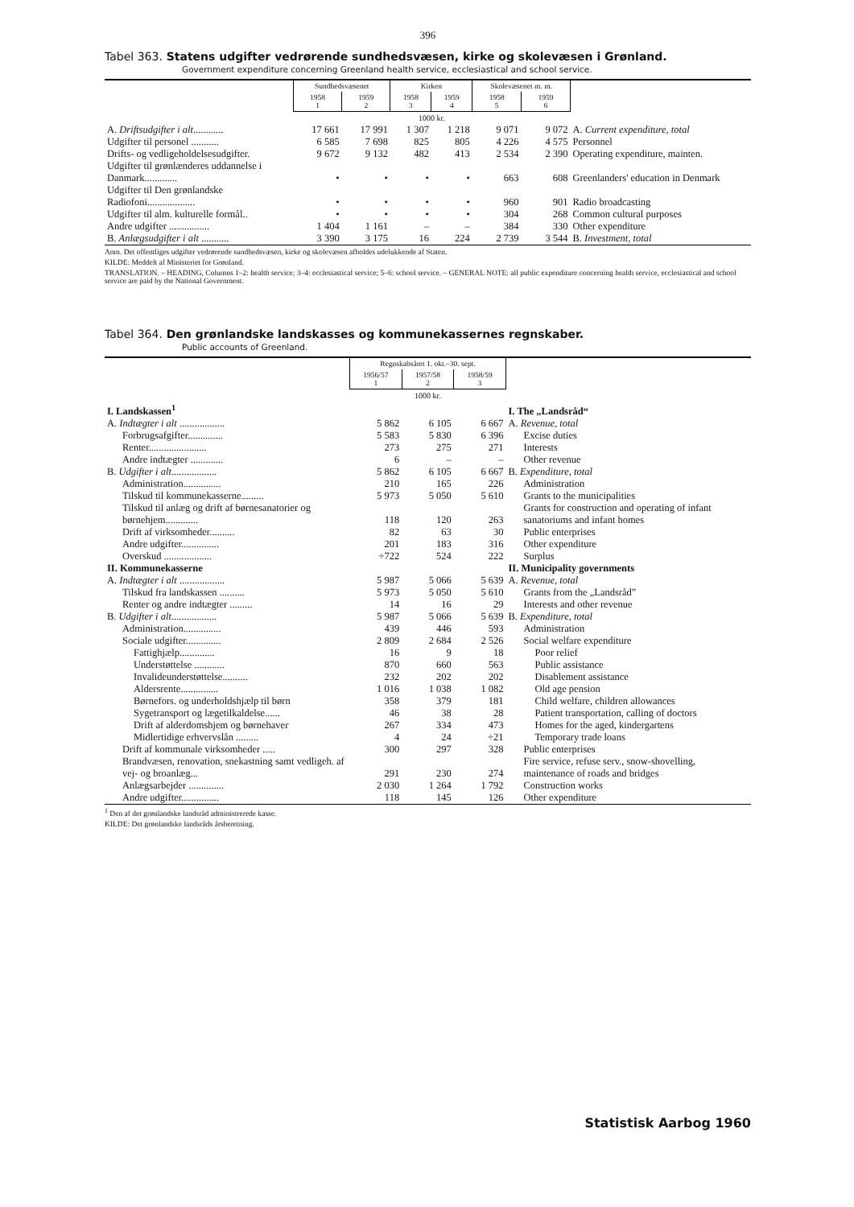396
Tabel 363. Statens udgifter vedrørende sundhedsvæsen, kirke og skolevæsen i Grønland.
Government expenditure concerning Greenland health service, ecclesiastical and school service.
| | Sundhedsvæsenet | | Kirken | | Skolevæsenet m. m. | | |
| --- | --- | --- | --- | --- | --- | --- | --- |
| | 1958 1 | 1959 2 | 1958 3 | 1959 4 | 1958 5 | 1959 6 | |
| | 1000 kr. | | | | | | |
| A. Driftsudgifter i alt ............ | 17 661 | 17 991 | 1 307 | 1 218 | 9 071 | 9 072 | A. Current expenditure, total |
| Udgifter til personel ........... | 6 585 | 7 698 | 825 | 805 | 4 226 | 4 575 | Personnel |
| Drifts- og vedligeholdelsesudgifter. | 9 672 | 9 132 | 482 | 413 | 2 534 | 2 390 | Operating expenditure, mainten. |
| Udgifter til grønlænderes uddannelse i Danmark............. | • | • | • | • | 663 | 608 | Greenlanders' education in Denmark |
| Udgifter til Den grønlandske Radiofoni................... | • | • | • | • | 960 | 901 | Radio broadcasting |
| Udgifter til alm. kulturelle formål.. | • | • | • | • | 304 | 268 | Common cultural purposes |
| Andre udgifter ................ | 1 404 | 1 161 | – | – | 384 | 330 | Other expenditure |
| B. Anlægsudgifter i alt ........... | 3 390 | 3 175 | 16 | 224 | 2 739 | 3 544 | B. Investment, total |
Anm. Det offentliges udgifter vedrørende sundhedsvæsen, kirke og skolevæsen afholdes udelukkende af Staten.
KILDE: Meddelt af Ministeriet for Grønland.
TRANSLATION. – HEADING, Columns 1–2: health service; 3–4: ecclesiastical service; 5–6: school service. – GENERAL NOTE: all public expenditure concerning health service, ecclesiastical and school service are paid by the National Government.
Tabel 364. Den grønlandske landskasses og kommunekassernes regnskaber.
Public accounts of Greenland.
| | Regnskabsåret 1. okt.–30. sept. | | | |
| --- | --- | --- | --- | --- |
| | 1956/57 1 | 1957/58 2 | 1958/59 3 | |
| | 1000 kr. | | | |
| I. Landskassen<sup>1</sup> | | | | I. The „Landsråd“ |
| A. Indtægter i alt .................. | 5 862 | 6 105 | 6 667 | A. Revenue, total |
| Forbrugsafgifter.............. | 5 583 | 5 830 | 6 396 | Excise duties |
| Renter....................... | 273 | 275 | 271 | Interests |
| Andre indtægter ............. | 6 | – | – | Other revenue |
| B. Udgifter i alt .................. | 5 862 | 6 105 | 6 667 | B. Expenditure, total |
| Administration............... | 210 | 165 | 226 | Administration |
| Tilskud til kommunekasserne......... | 5 973 | 5 050 | 5 610 | Grants to the municipalities |
| Tilskud til anlæg og drift af børnesanatorier og børnehjem............. | 118 | 120 | 263 | Grants for construction and operating of infant sanatoriums and infant homes |
| Drift af virksomheder.......... | 82 | 63 | 30 | Public enterprises |
| Andre udgifter............... | 201 | 183 | 316 | Other expenditure |
| Overskud ................... | ÷722 | 524 | 222 | Surplus |
| II. Kommunekasserne | | | | II. Municipality governments |
| A. Indtægter i alt .................. | 5 987 | 5 066 | 5 639 | A. Revenue, total |
| Tilskud fra landskassen .......... | 5 973 | 5 050 | 5 610 | Grants from the „Landsråd” |
| Renter og andre indtægter ......... | 14 | 16 | 29 | Interests and other revenue |
| B. Udgifter i alt .................. | 5 987 | 5 066 | 5 639 | B. Expenditure, total |
| Administration............... | 439 | 446 | 593 | Administration |
| Sociale udgifter.............. | 2 809 | 2 684 | 2 526 | Social welfare expenditure |
| Fattighjælp.............. | 16 | 9 | 18 | Poor relief |
| Understøttelse ............ | 870 | 660 | 563 | Public assistance |
| Invalideunderstøttelse.......... | 232 | 202 | 202 | Disablement assistance |
| Aldersrente............... | 1 016 | 1 038 | 1 082 | Old age pension |
| Børnefors. og underholdshjælp til børn | 358 | 379 | 181 | Child welfare, children allowances |
| Sygetransport og lægetilkaldelse...... | 46 | 38 | 28 | Patient transportation, calling of doctors |
| Drift af alderdomshjem og børnehaver | 267 | 334 | 473 | Homes for the aged, kindergartens |
| Midlertidige erhvervslån ......... | 4 | 24 | ÷21 | Temporary trade loans |
| Drift af kommunale virksomheder ..... | 300 | 297 | 328 | Public enterprises |
| Brandvæsen, renovation, snekastning samt vedligeh. af vej- og broanlæg... | 291 | 230 | 274 | Fire service, refuse serv., snow-shovelling, maintenance of roads and bridges |
| Anlægsarbejder .............. | 2 030 | 1 264 | 1 792 | Construction works |
| Andre udgifter............... | 118 | 145 | 126 | Other expenditure |
<sup>1</sup> Den af det grønlandske landsråd administrerede kasse.
KILDE: Det grønlandske landsråds årsberetning.
Statistisk Aarbog 1960